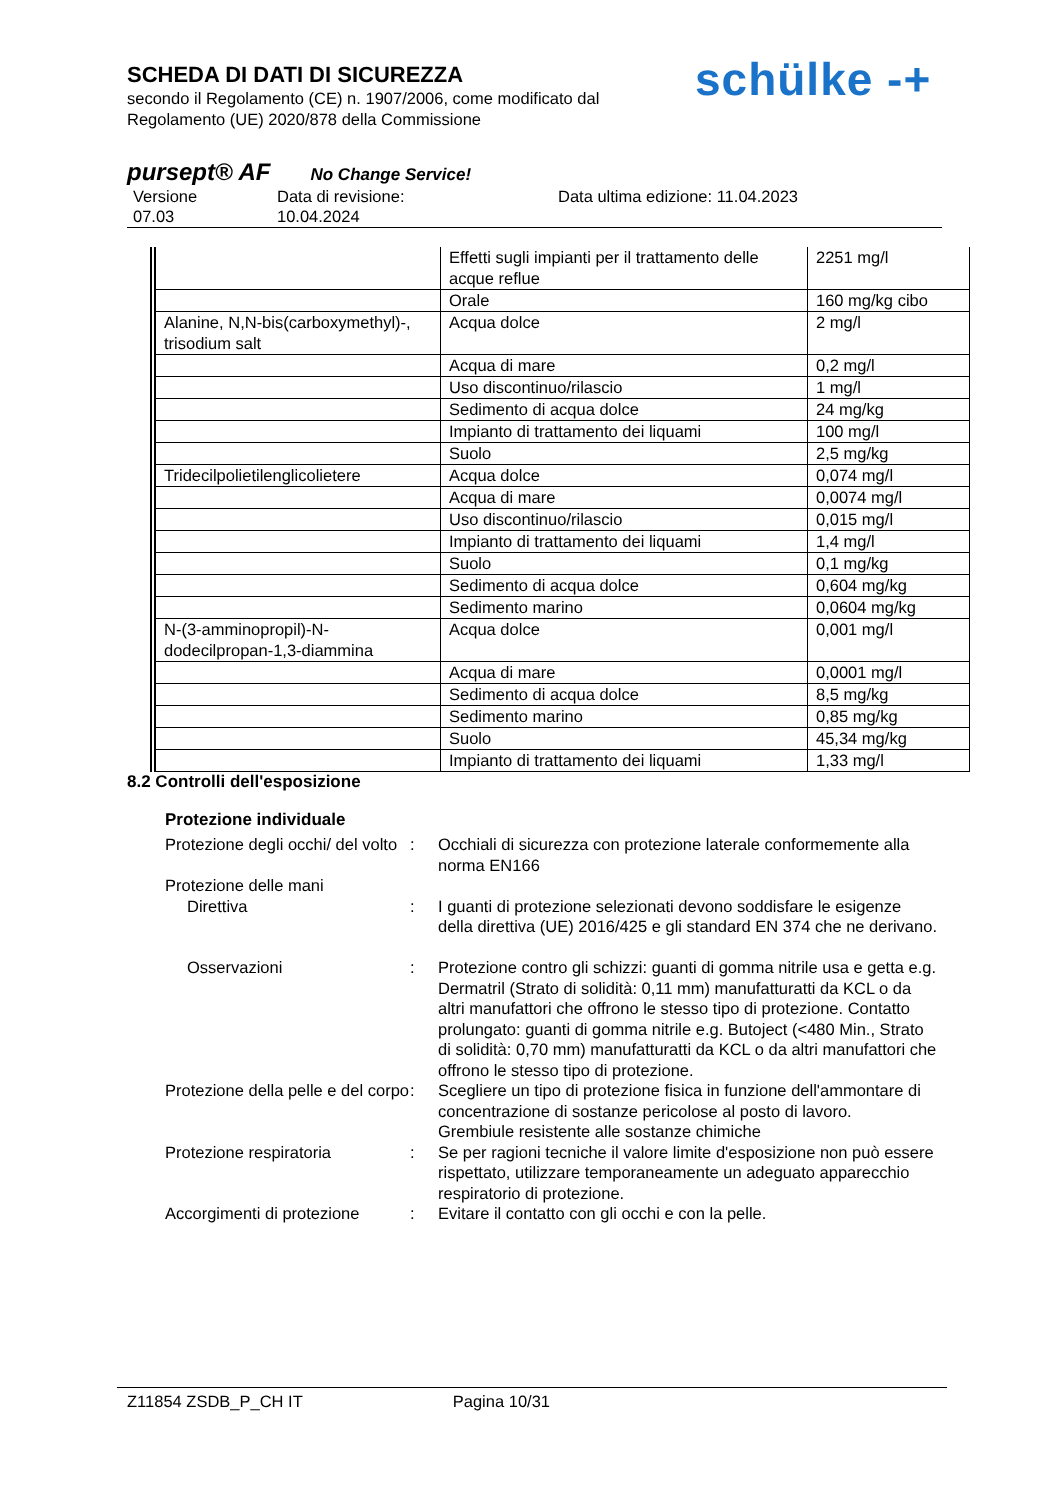SCHEDA DI DATI DI SICUREZZA
secondo il Regolamento (CE) n. 1907/2006, come modificato dal
Regolamento (UE) 2020/878 della Commissione
schülke -+
pursept® AF No Change Service!
Versione
07.03
Data di revisione:
10.04.2024
Data ultima edizione: 11.04.2023
| | Effetti sugli impianti per il trattamento delle acque reflue | 2251 mg/l |
| | Orale | 160 mg/kg cibo |
| Alanine, N,N-bis(carboxymethyl)-, trisodium salt | Acqua dolce | 2 mg/l |
| | Acqua di mare | 0,2 mg/l |
| | Uso discontinuo/rilascio | 1 mg/l |
| | Sedimento di acqua dolce | 24 mg/kg |
| | Impianto di trattamento dei liquami | 100 mg/l |
| | Suolo | 2,5 mg/kg |
| Tridecilpolietilenglicolietere | Acqua dolce | 0,074 mg/l |
| | Acqua di mare | 0,0074 mg/l |
| | Uso discontinuo/rilascio | 0,015 mg/l |
| | Impianto di trattamento dei liquami | 1,4 mg/l |
| | Suolo | 0,1 mg/kg |
| | Sedimento di acqua dolce | 0,604 mg/kg |
| | Sedimento marino | 0,0604 mg/kg |
| N-(3-amminopropil)-N-dodecilpropan-1,3-diammina | Acqua dolce | 0,001 mg/l |
| | Acqua di mare | 0,0001 mg/l |
| | Sedimento di acqua dolce | 8,5 mg/kg |
| | Sedimento marino | 0,85 mg/kg |
| | Suolo | 45,34 mg/kg |
| | Impianto di trattamento dei liquami | 1,33 mg/l |
8.2 Controlli dell'esposizione
Protezione individuale
Protezione degli occhi/ del volto
: Occhiali di sicurezza con protezione laterale conformemente alla norma EN166
Protezione delle mani
Direttiva : I guanti di protezione selezionati devono soddisfare le esigenze della direttiva (UE) 2016/425 e gli standard EN 374 che ne derivano.
Osservazioni : Protezione contro gli schizzi: guanti di gomma nitrile usa e getta e.g. Dermatril (Strato di solidità: 0,11 mm) manufatturatti da KCL o da altri manufattori che offrono le stesso tipo di protezione. Contatto prolungato: guanti di gomma nitrile e.g. Butoject (<480 Min., Strato di solidità: 0,70 mm) manufatturatti da KCL o da altri manufattori che offrono le stesso tipo di protezione.
Protezione della pelle e del corpo
: Scegliere un tipo di protezione fisica in funzione dell'ammontare di concentrazione di sostanze pericolose al posto di lavoro.
Grembiule resistente alle sostanze chimiche
Protezione respiratoria : Se per ragioni tecniche il valore limite d'esposizione non può essere rispettato, utilizzare temporaneamente un adeguato apparecchio respiratorio di protezione.
Accorgimenti di protezione
: Evitare il contatto con gli occhi e con la pelle.
Z11854 ZSDB_P_CH IT Pagina 10/31